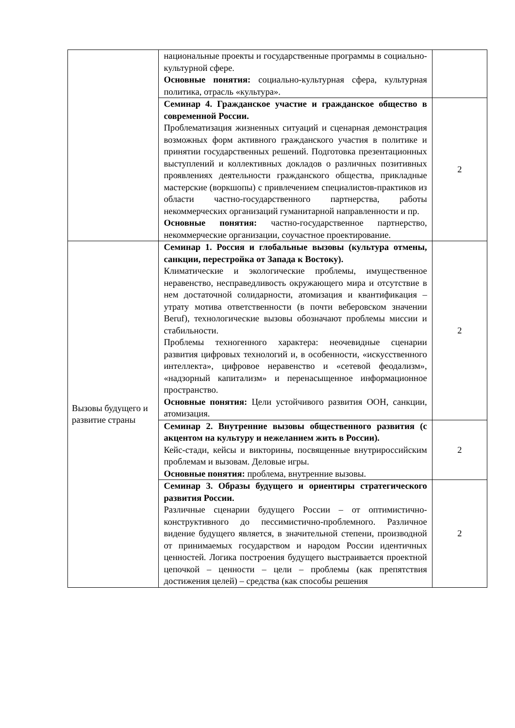| | национальные проекты и государственные программы в социально-культурной сфере. Основные понятия: социально-культурная сфера, культурная политика, отрасль «культура». | |
| | Семинар 4. Гражданское участие и гражданское общество в современной России. Проблематизация жизненных ситуаций и сценарная демонстрация возможных форм активного гражданского участия в политике и принятии государственных решений. Подготовка презентационных выступлений и коллективных докладов о различных позитивных проявлениях деятельности гражданского общества, прикладные мастерские (воркшопы) с привлечением специалистов-практиков из области частно-государственного партнерства, работы некоммерческих организаций гуманитарной направленности и пр. Основные понятия: частно-государственное партнерство, некоммерческие организации, соучастное проектирование. | 2 |
| Вызовы будущего и развитие страны | Семинар 1. Россия и глобальные вызовы (культура отмены, санкции, перестройка от Запада к Востоку). Климатические и экологические проблемы, имущественное неравенство, несправедливость окружающего мира и отсутствие в нем достаточной солидарности, атомизация и квантификация – утрату мотива ответственности (в почти веберовском значении Beruf), технологические вызовы обозначают проблемы миссии и стабильности. Проблемы техногенного характера: неочевидные сценарии развития цифровых технологий и, в особенности, «искусственного интеллекта», цифровое неравенство и «сетевой феодализм», «надзорный капитализм» и перенасыщенное информационное пространство. Основные понятия: Цели устойчивого развития ООН, санкции, атомизация. | 2 |
| | Семинар 2. Внутренние вызовы общественного развития (с акцентом на культуру и нежеланием жить в России). Кейс-стади, кейсы и викторины, посвященные внутрироссийским проблемам и вызовам. Деловые игры. Основные понятия: проблема, внутренние вызовы. | 2 |
| | Семинар 3. Образы будущего и ориентиры стратегического развития России. Различные сценарии будущего России – от оптимистично-конструктивного до пессимистично-проблемного. Различное видение будущего является, в значительной степени, производной от принимаемых государством и народом России идентичных ценностей. Логика построения будущего выстраивается проектной цепочкой – ценности – цели – проблемы (как препятствия достижения целей) – средства (как способы решения | 2 |